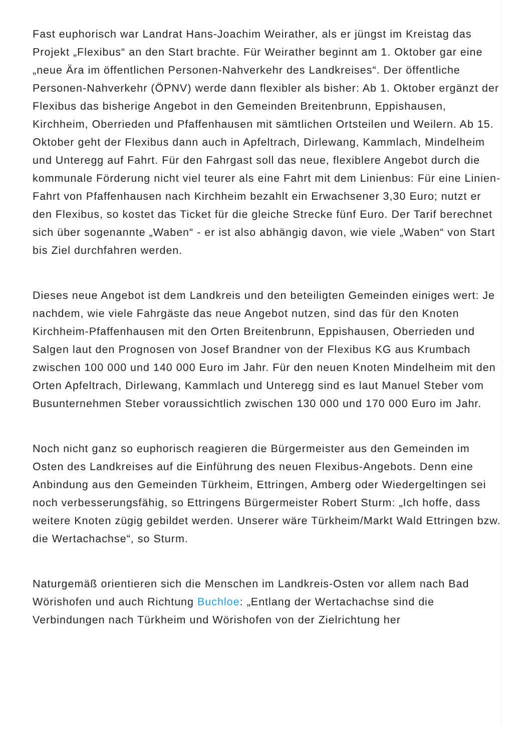Fast euphorisch war Landrat Hans-Joachim Weirather, als er jüngst im Kreistag das Projekt „Flexibus“ an den Start brachte. Für Weirather beginnt am 1. Oktober gar eine „neue Ära im öffentlichen Personen-Nahverkehr des Landkreises“. Der öffentliche Personen-Nahverkehr (ÖPNV) werde dann flexibler als bisher: Ab 1. Oktober ergänzt der Flexibus das bisherige Angebot in den Gemeinden Breitenbrunn, Eppishausen, Kirchheim, Oberrieden und Pfaffenhausen mit sämtlichen Ortsteilen und Weilern. Ab 15. Oktober geht der Flexibus dann auch in Apfeltrach, Dirlewang, Kammlach, Mindelheim und Unteregg auf Fahrt. Für den Fahrgast soll das neue, flexiblere Angebot durch die kommunale Förderung nicht viel teurer als eine Fahrt mit dem Linienbus: Für eine Linien-Fahrt von Pfaffenhausen nach Kirchheim bezahlt ein Erwachsener 3,30 Euro; nutzt er den Flexibus, so kostet das Ticket für die gleiche Strecke fünf Euro. Der Tarif berechnet sich über sogenannte „Waben“ - er ist also abhängig davon, wie viele „Waben“ von Start bis Ziel durchfahren werden.
Dieses neue Angebot ist dem Landkreis und den beteiligten Gemeinden einiges wert: Je nachdem, wie viele Fahrgäste das neue Angebot nutzen, sind das für den Knoten Kirchheim-Pfaffenhausen mit den Orten Breitenbrunn, Eppishausen, Oberrieden und Salgen laut den Prognosen von Josef Brandner von der Flexibus KG aus Krumbach zwischen 100 000 und 140 000 Euro im Jahr. Für den neuen Knoten Mindelheim mit den Orten Apfeltrach, Dirlewang, Kammlach und Unteregg sind es laut Manuel Steber vom Busunternehmen Steber voraussichtlich zwischen 130 000 und 170 000 Euro im Jahr.
Noch nicht ganz so euphorisch reagieren die Bürgermeister aus den Gemeinden im Osten des Landkreises auf die Einführung des neuen Flexibus-Angebots. Denn eine Anbindung aus den Gemeinden Türkheim, Ettringen, Amberg oder Wiedergeltingen sei noch verbesserungsfähig, so Ettringens Bürgermeister Robert Sturm: „Ich hoffe, dass weitere Knoten zügig gebildet werden. Unserer wäre Türkheim/Markt Wald Ettringen bzw. die Wertachachse“, so Sturm.
Naturgemäß orientieren sich die Menschen im Landkreis-Osten vor allem nach Bad Wörishofen und auch Richtung Buchloe: „Entlang der Wertachachse sind die Verbindungen nach Türkheim und Wörishofen von der Zielrichtung her